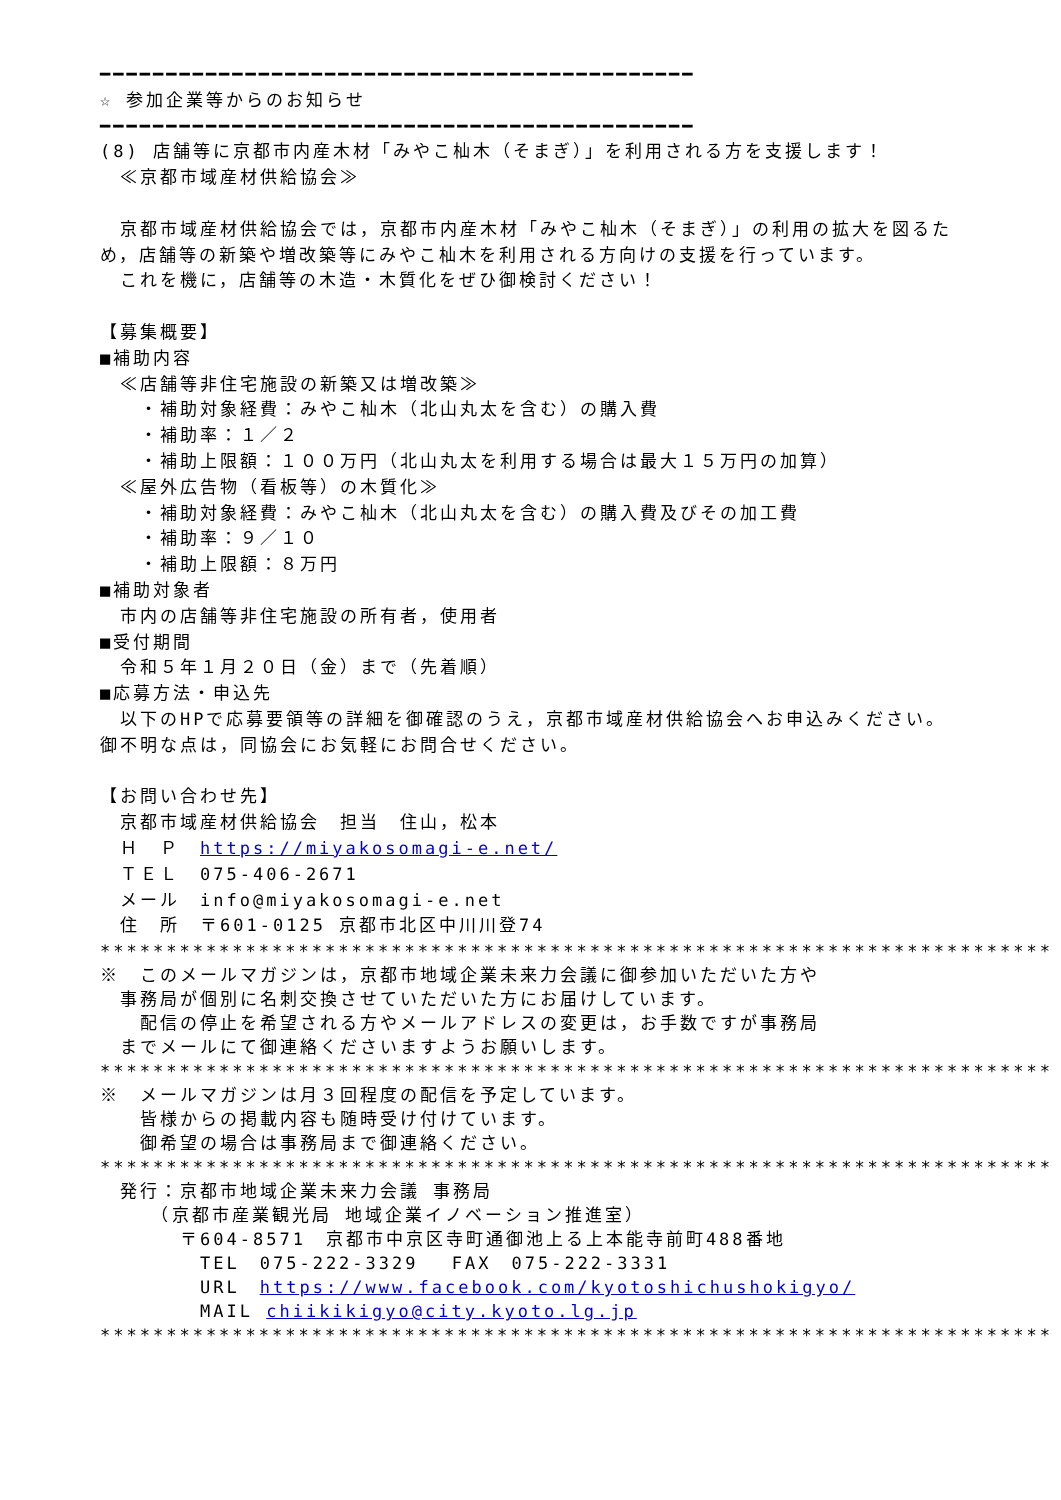━━━━━━━━━━━━━━━━━━━━━━━━━━━━━━━━━━━━━━━━━━━━━
☆ 参加企業等からのお知らせ
━━━━━━━━━━━━━━━━━━━━━━━━━━━━━━━━━━━━━━━━━━━━━
(8) 店舗等に京都市内産木材「みやこ杣木（そまぎ）」を利用される方を支援します！
　≪京都市域産材供給協会≫
　京都市域産材供給協会では，京都市内産木材「みやこ杣木（そまぎ）」の利用の拡大を図るため，店舗等の新築や増改築等にみやこ杣木を利用される方向けの支援を行っています。
　これを機に，店舗等の木造・木質化をぜひ御検討ください！
【募集概要】
■補助内容
　≪店舗等非住宅施設の新築又は増改築≫
　　・補助対象経費：みやこ杣木（北山丸太を含む）の購入費
　　・補助率：１／２
　　・補助上限額：１００万円（北山丸太を利用する場合は最大１５万円の加算）
　≪屋外広告物（看板等）の木質化≫
　　・補助対象経費：みやこ杣木（北山丸太を含む）の購入費及びその加工費
　　・補助率：９／１０
　　・補助上限額：８万円
■補助対象者
　市内の店舗等非住宅施設の所有者，使用者
■受付期間
　令和５年１月２０日（金）まで（先着順）
■応募方法・申込先
　以下のHPで応募要領等の詳細を御確認のうえ，京都市域産材供給協会へお申込みください。御不明な点は，同協会にお気軽にお問合せください。
【お問い合わせ先】
　京都市域産材供給協会　担当　住山，松本
　Ｈ　Ｐ　https://miyakosomagi-e.net/
　ＴＥＬ　075-406-2671
　メール　info@miyakosomagi-e.net
　住　所　〒601-0125 京都市北区中川川登74
************************************************************************
※　このメールマガジンは，京都市地域企業未来力会議に御参加いただいた方や
　事務局が個別に名刺交換させていただいた方にお届けしています。
　　配信の停止を希望される方やメールアドレスの変更は，お手数ですが事務局
　までメールにて御連絡くださいますようお願いします。
************************************************************************
※　メールマガジンは月３回程度の配信を予定しています。
　　皆様からの掲載内容も随時受け付けています。
　　御希望の場合は事務局まで御連絡ください。
************************************************************************
　発行：京都市地域企業未来力会議 事務局
　　　（京都市産業観光局 地域企業イノベーション推進室）
　　　　〒604-8571　京都市中京区寺町通御池上る上本能寺前町488番地
　　　　　TEL　075-222-3329　 FAX　075-222-3331
　　　　　URL　https://www.facebook.com/kyotoshichushokigyo/
　　　　　MAIL chiikikigyo@city.kyoto.lg.jp
************************************************************************